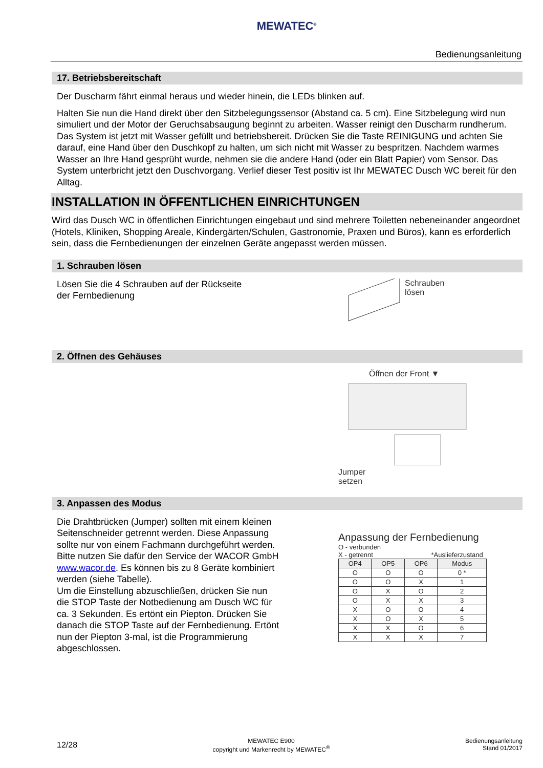MEWATEC<sup>®</sup>
Bedienungsanleitung
17. Betriebsbereitschaft
Der Duscharm fährt einmal heraus und wieder hinein, die LEDs blinken auf.
Halten Sie nun die Hand direkt über den Sitzbelegungssensor (Abstand ca. 5 cm). Eine Sitzbelegung wird nun simuliert und der Motor der Geruchsabsaugung beginnt zu arbeiten. Wasser reinigt den Duscharm rundherum. Das System ist jetzt mit Wasser gefüllt und betriebsbereit. Drücken Sie die Taste REINIGUNG und achten Sie darauf, eine Hand über den Duschkopf zu halten, um sich nicht mit Wasser zu bespritzen. Nachdem warmes Wasser an Ihre Hand gesprüht wurde, nehmen sie die andere Hand (oder ein Blatt Papier) vom Sensor. Das System unterbricht jetzt den Duschvorgang. Verlief dieser Test positiv ist Ihr MEWATEC Dusch WC bereit für den Alltag.
INSTALLATION IN ÖFFENTLICHEN EINRICHTUNGEN
Wird das Dusch WC in öffentlichen Einrichtungen eingebaut und sind mehrere Toiletten nebeneinander angeordnet (Hotels, Kliniken, Shopping Areale, Kindergärten/Schulen, Gastronomie, Praxen und Büros), kann es erforderlich sein, dass die Fernbedienungen der einzelnen Geräte angepasst werden müssen.
1. Schrauben lösen
Lösen Sie die 4 Schrauben auf der Rückseite
der Fernbedienung
Schrauben
lösen
2. Öffnen des Gehäuses
Öffnen der Front ▼
Jumper
setzen
3. Anpassen des Modus
Die Drahtbrücken (Jumper) sollten mit einem kleinen Seitenschneider getrennt werden. Diese Anpassung sollte nur von einem Fachmann durchgeführt werden. Bitte nutzen Sie dafür den Service der WACOR GmbH www.wacor.de. Es können bis zu 8 Geräte kombiniert werden (siehe Tabelle).
Um die Einstellung abzuschließen, drücken Sie nun die STOP Taste der Notbedienung am Dusch WC für ca. 3 Sekunden. Es ertönt ein Piepton. Drücken Sie danach die STOP Taste auf der Fernbedienung. Ertönt nun der Piepton 3-mal, ist die Programmierung abgeschlossen.
Anpassung der Fernbedienung
O - verbunden
X - getrennt *Auslieferzustand
| OP4 | OP5 | OP6 | Modus |
| --- | --- | --- | --- |
| O | O | O | 0 * |
| O | O | X | 1 |
| O | X | O | 2 |
| O | X | X | 3 |
| X | O | O | 4 |
| X | O | X | 5 |
| X | X | O | 6 |
| X | X | X | 7 |
12/28
MEWATEC E900
copyright und Markenrecht by MEWATEC<sup>®</sup>
Bedienungsanleitung
Stand 01/2017